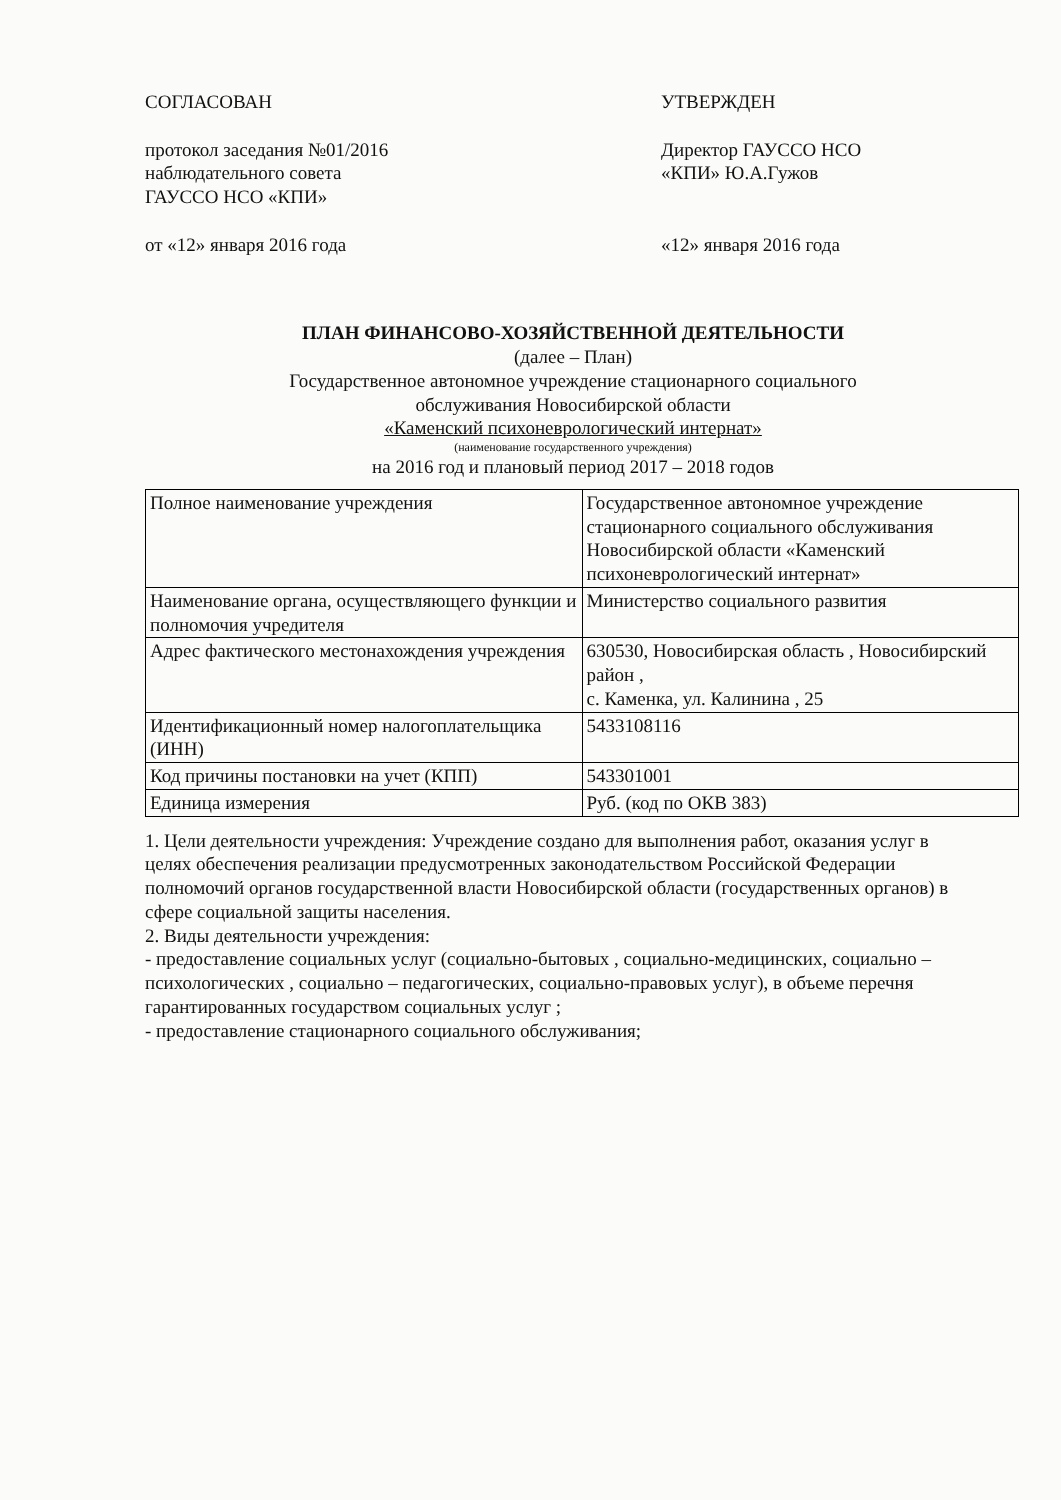СОГЛАСОВАН
протокол заседания №01/2016
наблюдательного совета
ГАУССО НСО «КПИ»
от «12» января 2016 года
УТВЕРЖДЕН
Директор ГАУССО НСО
«КПИ» Ю.А.Гужов
«12» января 2016 года
ПЛАН ФИНАНСОВО-ХОЗЯЙСТВЕННОЙ ДЕЯТЕЛЬНОСТИ
(далее – План)
Государственное автономное учреждение стационарного социального
обслуживания Новосибирской области
«Каменский психоневрологический интернат»
(наименование государственного учреждения)
на 2016 год и плановый период 2017 – 2018 годов
| Полное наименование учреждения | Государственное автономное учреждение стационарного социального обслуживания Новосибирской области «Каменский психоневрологический интернат» |
| Наименование органа, осуществляющего функции и полномочия учредителя | Министерство социального развития |
| Адрес фактического местонахождения учреждения | 630530, Новосибирская область , Новосибирский район , с. Каменка, ул. Калинина , 25 |
| Идентификационный номер налогоплательщика (ИНН) | 5433108116 |
| Код причины постановки на учет (КПП) | 543301001 |
| Единица измерения | Руб. (код по ОКВ 383) |
1. Цели деятельности учреждения: Учреждение создано для выполнения работ, оказания услуг в целях обеспечения реализации предусмотренных законодательством Российской Федерации полномочий органов государственной власти Новосибирской области (государственных органов) в сфере социальной защиты населения.
2. Виды деятельности учреждения:
- предоставление социальных услуг (социально-бытовых , социально-медицинских, социально – психологических , социально – педагогических, социально-правовых услуг), в объеме перечня гарантированных государством социальных услуг ;
- предоставление стационарного социального обслуживания;